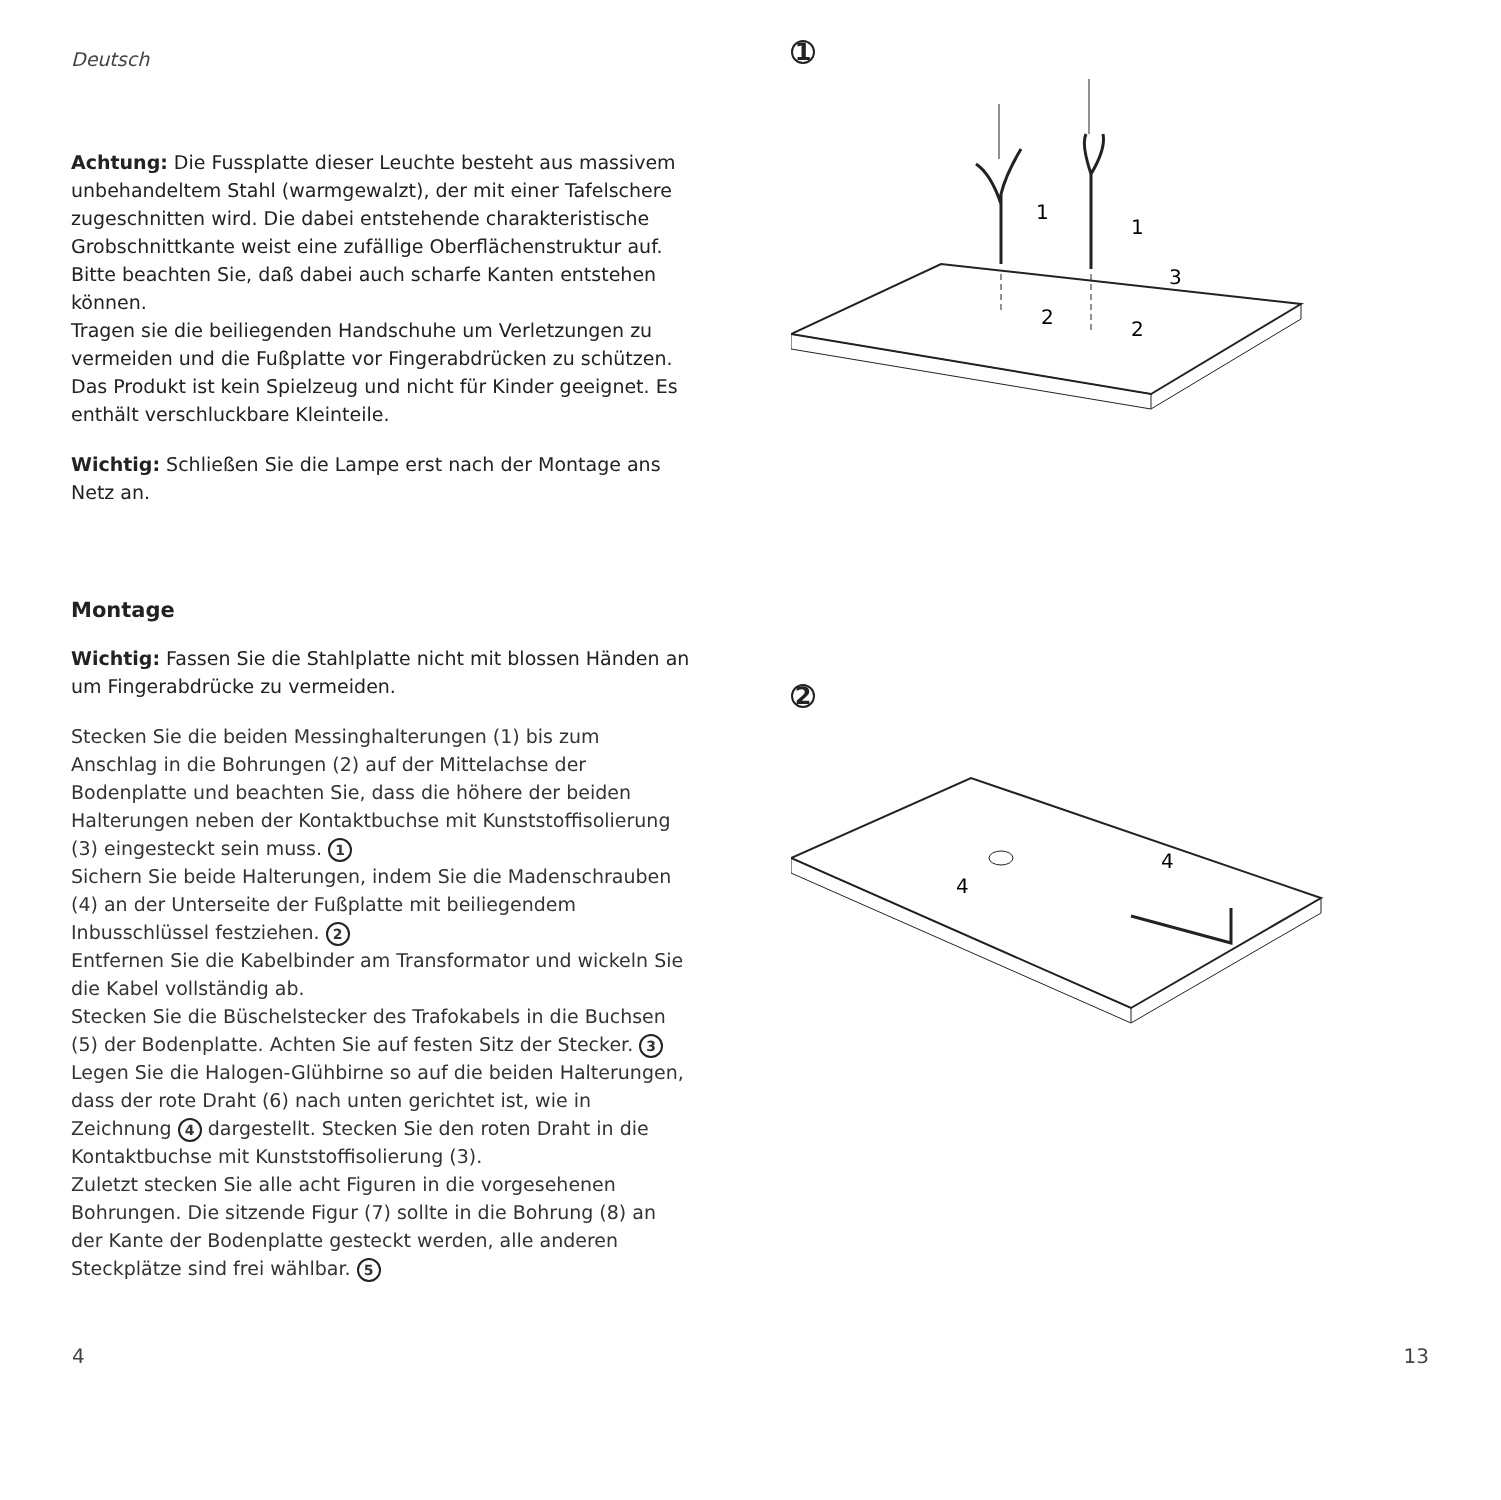Deutsch
Achtung: Die Fussplatte dieser Leuchte besteht aus massivem unbehandeltem Stahl (warmgewalzt), der mit einer Tafelschere zugeschnitten wird. Die dabei entstehende charakteristische Grobschnittkante weist eine zufällige Oberflächenstruktur auf. Bitte beachten Sie, daß dabei auch scharfe Kanten entstehen können.
Tragen sie die beiliegenden Handschuhe um Verletzungen zu vermeiden und die Fußplatte vor Fingerabdrücken zu schützen.
Das Produkt ist kein Spielzeug und nicht für Kinder geeignet. Es enthält verschluckbare Kleinteile.
Wichtig: Schließen Sie die Lampe erst nach der Montage ans Netz an.
Montage
Wichtig: Fassen Sie die Stahlplatte nicht mit blossen Händen an um Fingerabdrücke zu vermeiden.
Stecken Sie die beiden Messinghalterungen (1) bis zum Anschlag in die Bohrungen (2) auf der Mittelachse der Bodenplatte und beachten Sie, dass die höhere der beiden Halterungen neben der Kontaktbuchse mit Kunststoffiso­lierung (3) eingesteckt sein muss. 1
Sichern Sie beide Halterungen, indem Sie die Madenschrau­ben (4) an der Unterseite der Fußplatte mit beiliegendem Inbusschlüssel festziehen. 2
Entfernen Sie die Kabelbinder am Transformator und wickeln Sie die Kabel vollständig ab.
Stecken Sie die Büschelstecker des Trafokabels in die Buchsen (5) der Bodenplatte. Achten Sie auf festen Sitz der Stecker. 3
Legen Sie die Halogen-Glühbirne so auf die beiden Halterun­gen, dass der rote Draht (6) nach unten gerichtet ist, wie in Zeichnung 4 dargestellt. Stecken Sie den roten Draht in die Kontaktbuchse mit Kunststoffisolierung (3).
Zuletzt stecken Sie alle acht Figuren in die vorgesehenen Bohrungen. Die sitzende Figur (7) sollte in die Bohrung (8) an der Kante der Bodenplatte gesteckt werden, alle anderen Steckplätze sind frei wählbar. 5
1
1
1
2
2
3
2
4
4
4 13